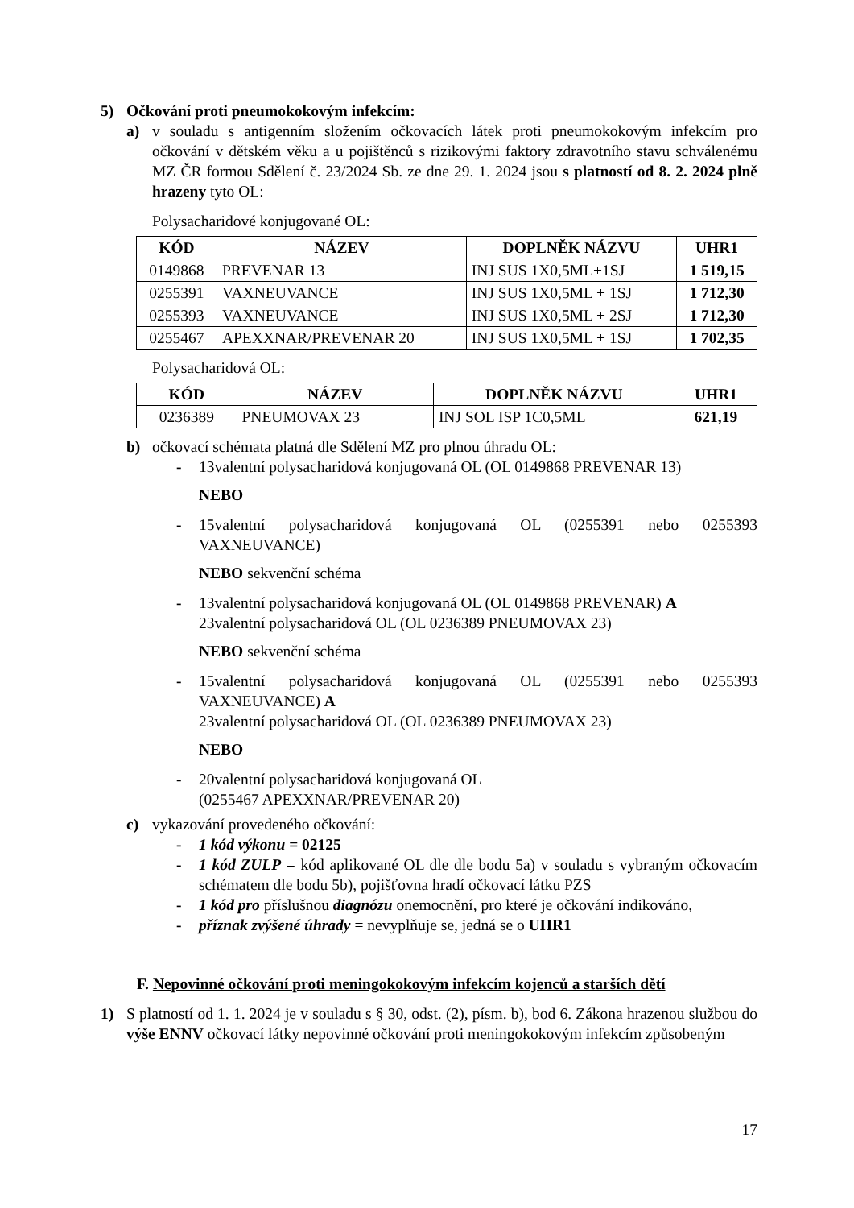5) Očkování proti pneumokokovým infekcím:
a) v souladu s antigenním složením očkovacích látek proti pneumokokovým infekcím pro očkování v dětském věku a u pojištěnců s rizikovými faktory zdravotního stavu schválenému MZ ČR formou Sdělení č. 23/2024 Sb. ze dne 29. 1. 2024 jsou s platností od 8. 2. 2024 plně hrazeny tyto OL:
Polysacharidové konjugované OL:
| KÓD | NÁZEV | DOPLNĚK NÁZVU | UHR1 |
| --- | --- | --- | --- |
| 0149868 | PREVENAR 13 | INJ SUS 1X0,5ML+1SJ | 1 519,15 |
| 0255391 | VAXNEUVANCE | INJ SUS 1X0,5ML + 1SJ | 1 712,30 |
| 0255393 | VAXNEUVANCE | INJ SUS 1X0,5ML + 2SJ | 1 712,30 |
| 0255467 | APEXXNAR/PREVENAR 20 | INJ SUS 1X0,5ML + 1SJ | 1 702,35 |
Polysacharidová OL:
| KÓD | NÁZEV | DOPLNĚK NÁZVU | UHR1 |
| --- | --- | --- | --- |
| 0236389 | PNEUMOVAX 23 | INJ SOL ISP 1C0,5ML | 621,19 |
b) očkovací schémata platná dle Sdělení MZ pro plnou úhradu OL:
- 13valentní polysacharidová konjugovaná OL (OL 0149868 PREVENAR 13)
NEBO
- 15valentní polysacharidová konjugovaná OL (0255391 nebo 0255393 VAXNEUVANCE)
NEBO sekvenční schéma
- 13valentní polysacharidová konjugovaná OL (OL 0149868 PREVENAR) A
23valentní polysacharidová OL (OL 0236389 PNEUMOVAX 23)
NEBO sekvenční schéma
- 15valentní polysacharidová konjugovaná OL (0255391 nebo 0255393 VAXNEUVANCE) A
23valentní polysacharidová OL (OL 0236389 PNEUMOVAX 23)
NEBO
- 20valentní polysacharidová konjugovaná OL
(0255467 APEXXNAR/PREVENAR 20)
c) vykazování provedeného očkování:
- 1 kód výkonu = 02125
- 1 kód ZULP = kód aplikované OL dle dle bodu 5a) v souladu s vybraným očkovacím schématem dle bodu 5b), pojišťovna hradí očkovací látku PZS
- 1 kód pro příslušnou diagnózu onemocnění, pro které je očkování indikováno,
- příznak zvýšené úhrady = nevyplňuje se, jedná se o UHR1
F. Nepovinné očkování proti meningokokovým infekcím kojenců a starších dětí
1) S platností od 1. 1. 2024 je v souladu s § 30, odst. (2), písm. b), bod 6. Zákona hrazenou službou do výše ENNV očkovací látky nepovinné očkování proti meningokokovým infekcím způsobeným
17